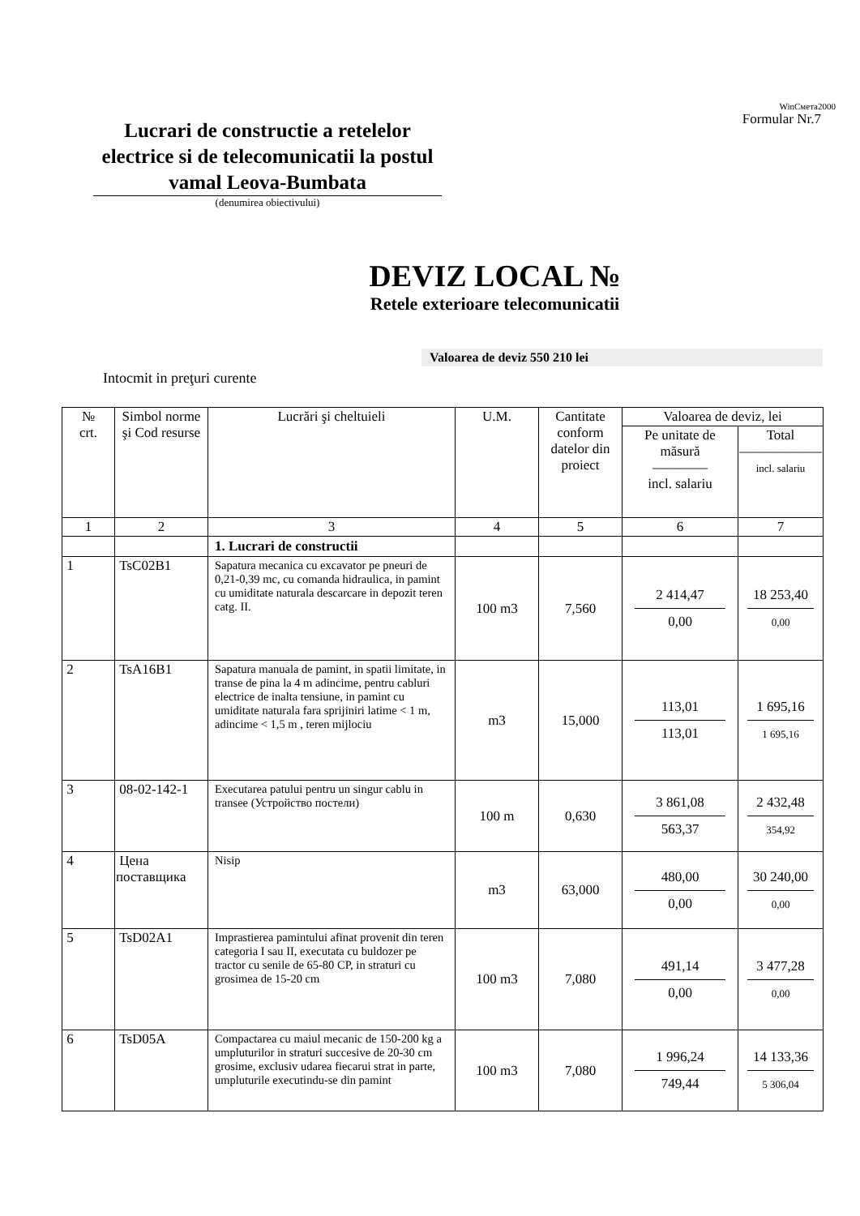Lucrari de constructie a retelelor electrice si de telecomunicatii la postul vamal Leova-Bumbata
(denumirea obiectivului)
WinСмета2000
Formular Nr.7
DEVIZ LOCAL №
Retele exterioare telecomunicatii
Valoarea de deviz 550 210 lei
Intocmit in preţuri curente
| № crt. | Simbol norme şi Cod resurse | Lucrări şi cheltuieli | U.M. | Cantitate conform datelor din proiect | Valoarea de deviz, lei | |
| --- | --- | --- | --- | --- | --- | --- |
| | | | | | Pe unitate de măsură ———— incl. salariu | Total —————— incl. salariu |
| 1 | 2 | 3 | 4 | 5 | 6 | 7 |
| | | 1. Lucrari de constructii | | | | |
| 1 | TsC02B1 | Sapatura mecanica cu excavator pe pneuri de 0,21-0,39 mc, cu comanda hidraulica, in pamint cu umiditate naturala descarcare in depozit teren catg. II. | 100 m3 | 7,560 | 2 414,47 0,00 | 18 253,40 0,00 |
| 2 | TsA16B1 | Sapatura manuala de pamint, in spatii limitate, in transe de pina la 4 m adincime, pentru cabluri electrice de inalta tensiune, in pamint cu umiditate naturala fara sprijiniri latime < 1 m, adincime < 1,5 m , teren mijlociu | m3 | 15,000 | 113,01 113,01 | 1 695,16 1 695,16 |
| 3 | 08-02-142-1 | Executarea patului pentru un singur cablu in transee (Устройство постели) | 100 m | 0,630 | 3 861,08 563,37 | 2 432,48 354,92 |
| 4 | Цена поставщика | Nisip | m3 | 63,000 | 480,00 0,00 | 30 240,00 0,00 |
| 5 | TsD02A1 | Imprastierea pamintului afinat provenit din teren categoria I sau II, executata cu buldozer pe tractor cu senile de 65-80 CP, in straturi cu grosimea de 15-20 cm | 100 m3 | 7,080 | 491,14 0,00 | 3 477,28 0,00 |
| 6 | TsD05A | Compactarea cu maiul mecanic de 150-200 kg a umpluturilor in straturi succesive de 20-30 cm grosime, exclusiv udarea fiecarui strat in parte, umpluturile executindu-se din pamint | 100 m3 | 7,080 | 1 996,24 749,44 | 14 133,36 5 306,04 |